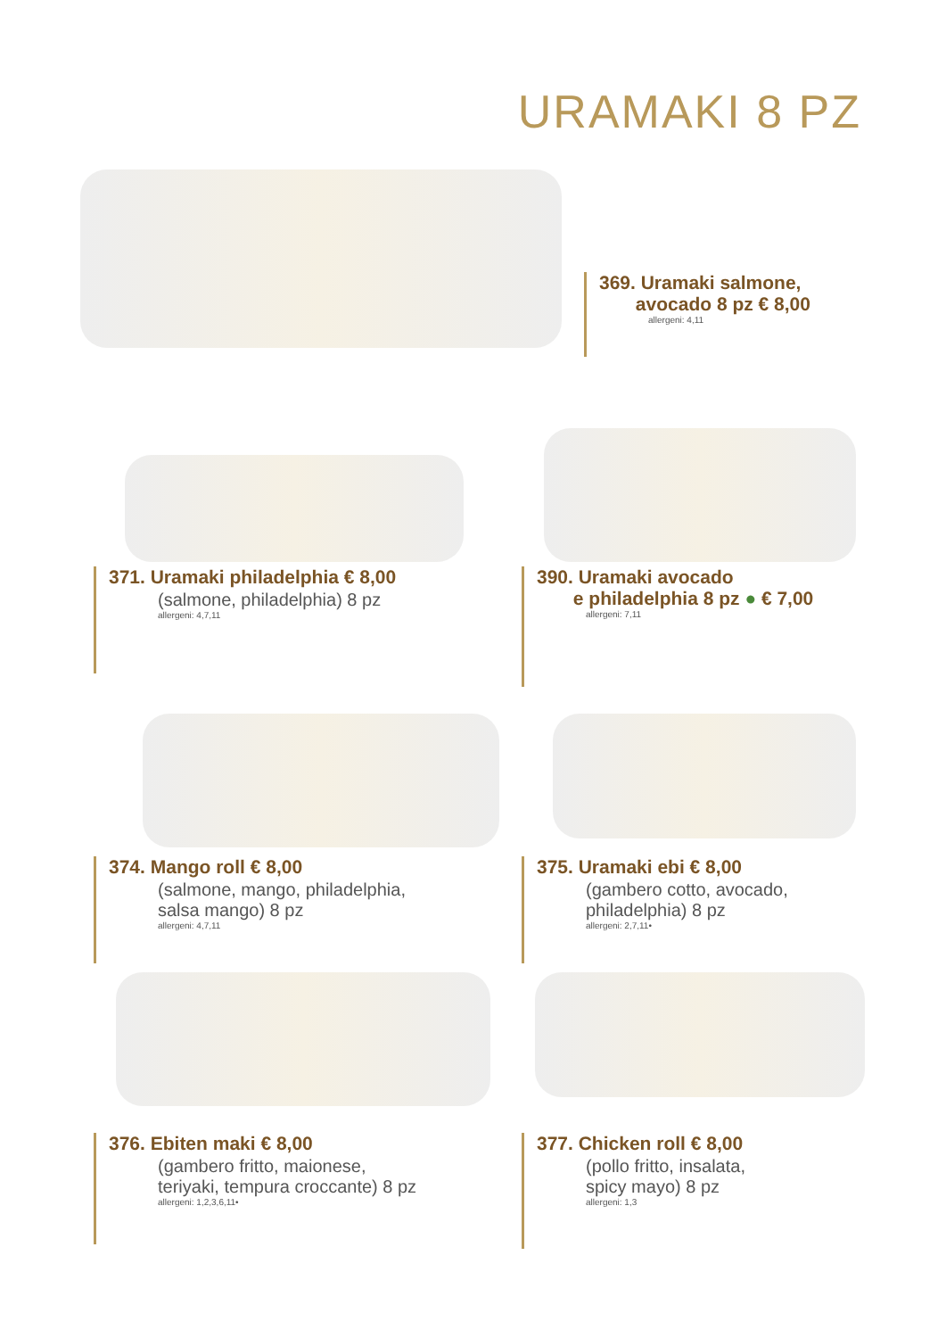URAMAKI 8 PZ
369. Uramaki salmone,
avocado 8 pz € 8,00
allergeni: 4,11
371. Uramaki philadelphia € 8,00
(salmone, philadelphia) 8 pz
allergeni: 4,7,11
390. Uramaki avocado
e philadelphia 8 pz ● € 7,00
allergeni: 7,11
374. Mango roll € 8,00
(salmone, mango, philadelphia,
salsa mango) 8 pz
allergeni: 4,7,11
375. Uramaki ebi € 8,00
(gambero cotto, avocado,
philadelphia) 8 pz
allergeni: 2,7,11•
376. Ebiten maki € 8,00
(gambero fritto, maionese,
teriyaki, tempura croccante) 8 pz
allergeni: 1,2,3,6,11•
377. Chicken roll € 8,00
(pollo fritto, insalata,
spicy mayo) 8 pz
allergeni: 1,3